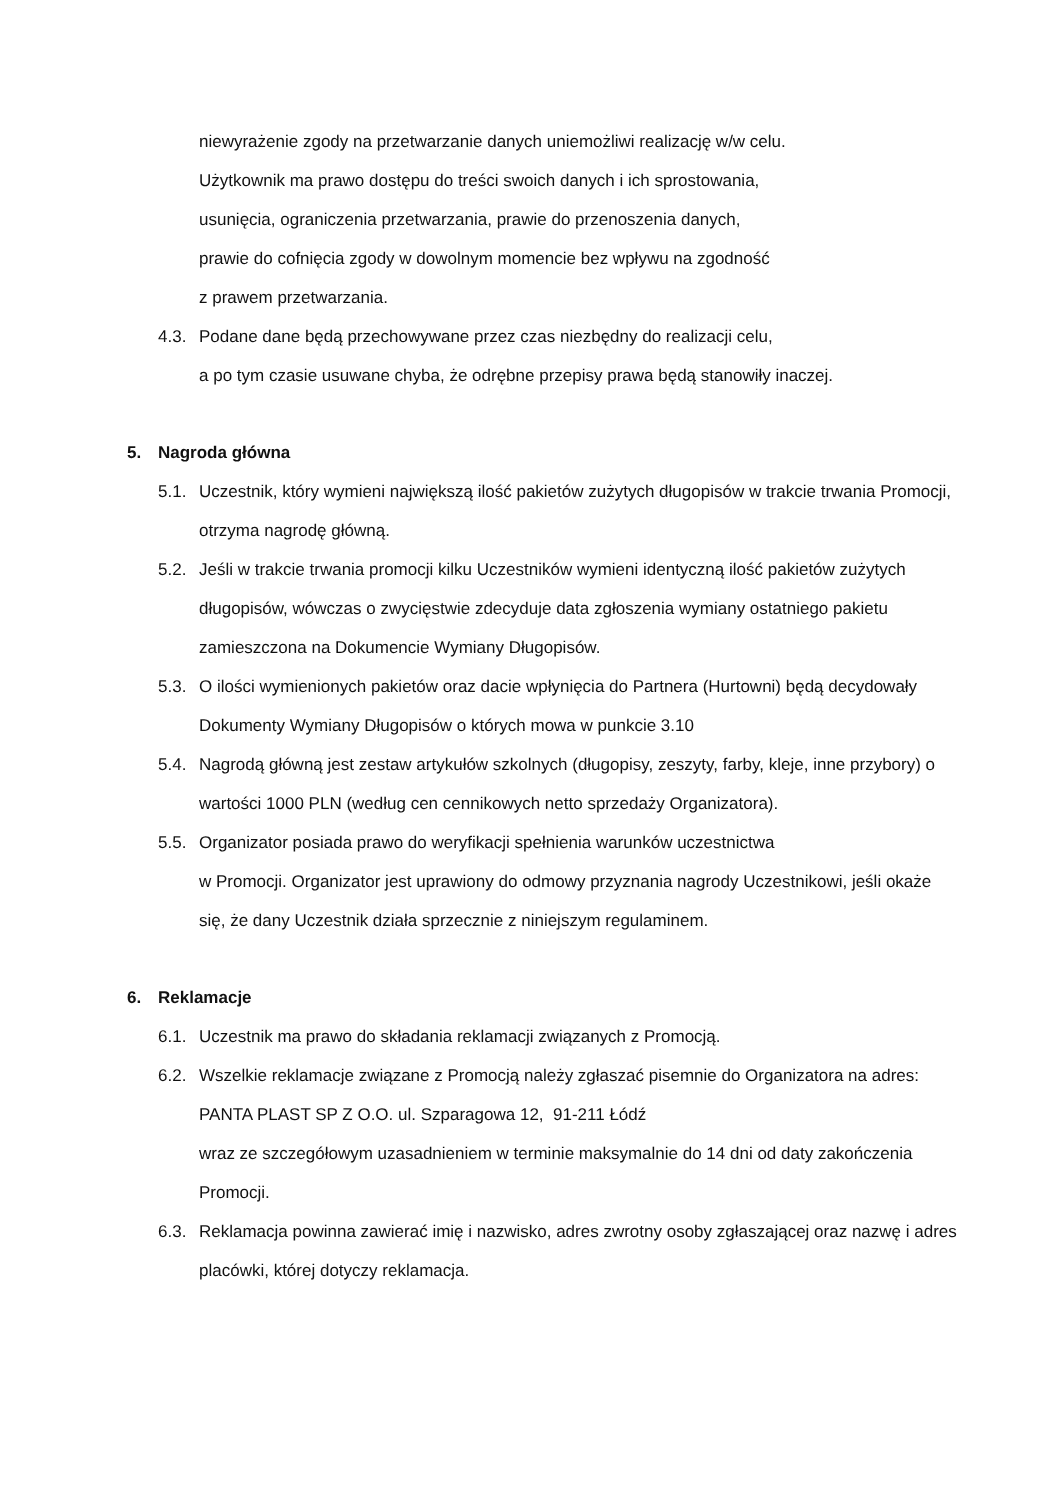niewyrażenie zgody na przetwarzanie danych uniemożliwi realizację w/w celu.
Użytkownik ma prawo dostępu do treści swoich danych i ich sprostowania,
usunięcia, ograniczenia przetwarzania, prawie do przenoszenia danych,
prawie do cofnięcia zgody w dowolnym momencie bez wpływu na zgodność
z prawem przetwarzania.
4.3. Podane dane będą przechowywane przez czas niezbędny do realizacji celu,
a po tym czasie usuwane chyba, że odrębne przepisy prawa będą stanowiły inaczej.
5. Nagroda główna
5.1. Uczestnik, który wymieni największą ilość pakietów zużytych długopisów w trakcie trwania Promocji, otrzyma nagrodę główną.
5.2. Jeśli w trakcie trwania promocji kilku Uczestników wymieni identyczną ilość pakietów zużytych długopisów, wówczas o zwycięstwie zdecyduje data zgłoszenia wymiany ostatniego pakietu zamieszczona na Dokumencie Wymiany Długopisów.
5.3. O ilości wymienionych pakietów oraz dacie wpłynięcia do Partnera (Hurtowni) będą decydowały Dokumenty Wymiany Długopisów o których mowa w punkcie 3.10
5.4. Nagrodą główną jest zestaw artykułów szkolnych (długopisy, zeszyty, farby, kleje, inne przybory) o wartości 1000 PLN (według cen cennikowych netto sprzedaży Organizatora).
5.5. Organizator posiada prawo do weryfikacji spełnienia warunków uczestnictwa
w Promocji. Organizator jest uprawiony do odmowy przyznania nagrody Uczestnikowi, jeśli okaże się, że dany Uczestnik działa sprzecznie z niniejszym regulaminem.
6. Reklamacje
6.1. Uczestnik ma prawo do składania reklamacji związanych z Promocją.
6.2. Wszelkie reklamacje związane z Promocją należy zgłaszać pisemnie do Organizatora na adres: PANTA PLAST SP Z O.O. ul. Szparagowa 12, 91-211 Łódź
wraz ze szczegółowym uzasadnieniem w terminie maksymalnie do 14 dni od daty zakończenia Promocji.
6.3. Reklamacja powinna zawierać imię i nazwisko, adres zwrotny osoby zgłaszającej oraz nazwę i adres placówki, której dotyczy reklamacja.